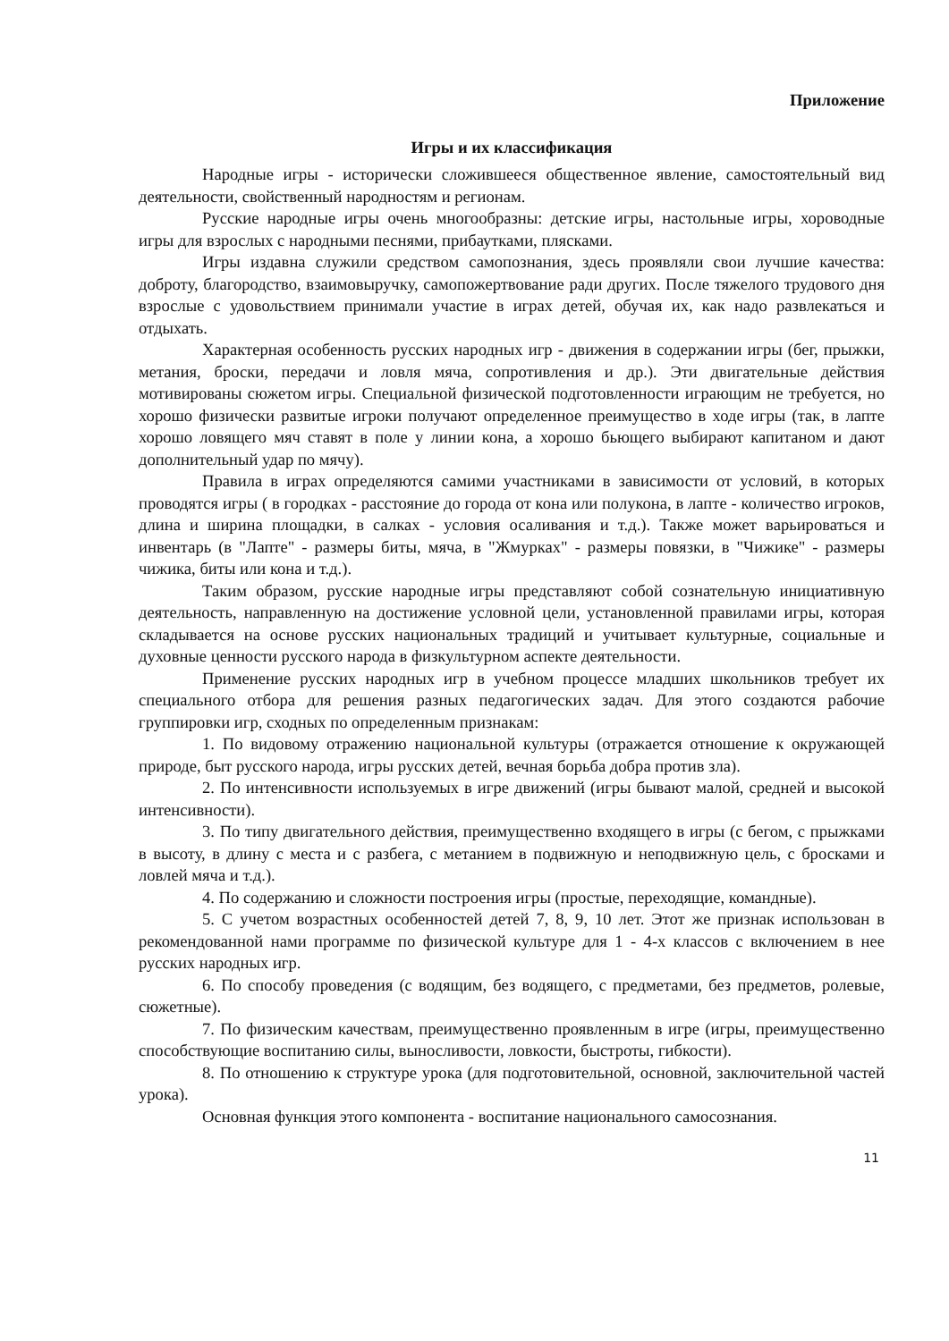Приложение
Игры и их классификация
Народные игры - исторически сложившееся общественное явление, самостоятельный вид деятельности, свойственный народностям и регионам.
Русские народные игры очень многообразны: детские игры, настольные игры, хороводные игры для взрослых с народными песнями, прибаутками, плясками.
Игры издавна служили средством самопознания, здесь проявляли свои лучшие качества: доброту, благородство, взаимовыручку, самопожертвование ради других. После тяжелого трудового дня взрослые с удовольствием принимали участие в играх детей, обучая их, как надо развлекаться и отдыхать.
Характерная особенность русских народных игр - движения в содержании игры (бег, прыжки, метания, броски, передачи и ловля мяча, сопротивления и др.). Эти двигательные действия мотивированы сюжетом игры. Специальной физической подготовленности играющим не требуется, но хорошо физически развитые игроки получают определенное преимущество в ходе игры (так, в лапте хорошо ловящего мяч ставят в поле у линии кона, а хорошо бьющего выбирают капитаном и дают дополнительный удар по мячу).
Правила в играх определяются самими участниками в зависимости от условий, в которых проводятся игры ( в городках - расстояние до города от кона или полукона, в лапте - количество игроков, длина и ширина площадки, в салках - условия осаливания и т.д.). Также может варьироваться и инвентарь (в "Лапте" - размеры биты, мяча, в "Жмурках" - размеры повязки, в "Чижике" - размеры чижика, биты или кона и т.д.).
Таким образом, русские народные игры представляют собой сознательную инициативную деятельность, направленную на достижение условной цели, установленной правилами игры, которая складывается на основе русских национальных традиций и учитывает культурные, социальные и духовные ценности русского народа в физкультурном аспекте деятельности.
Применение русских народных игр в учебном процессе младших школьников требует их специального отбора для решения разных педагогических задач. Для этого создаются рабочие группировки игр, сходных по определенным признакам:
1. По видовому отражению национальной культуры (отражается отношение к окружающей природе, быт русского народа, игры русских детей, вечная борьба добра против зла).
2. По интенсивности используемых в игре движений (игры бывают малой, средней и высокой интенсивности).
3. По типу двигательного действия, преимущественно входящего в игры (с бегом, с прыжками в высоту, в длину с места и с разбега, с метанием в подвижную и неподвижную цель, с бросками и ловлей мяча и т.д.).
4. По содержанию и сложности построения игры (простые, переходящие, командные).
5. С учетом возрастных особенностей детей 7, 8, 9, 10 лет. Этот же признак использован в рекомендованной нами программе по физической культуре для 1 - 4-х классов с включением в нее русских народных игр.
6. По способу проведения (с водящим, без водящего, с предметами, без предметов, ролевые, сюжетные).
7. По физическим качествам, преимущественно проявленным в игре (игры, преимущественно способствующие воспитанию силы, выносливости, ловкости, быстроты, гибкости).
8. По отношению к структуре урока (для подготовительной, основной, заключительной частей урока).
Основная функция этого компонента - воспитание национального самосознания.
11